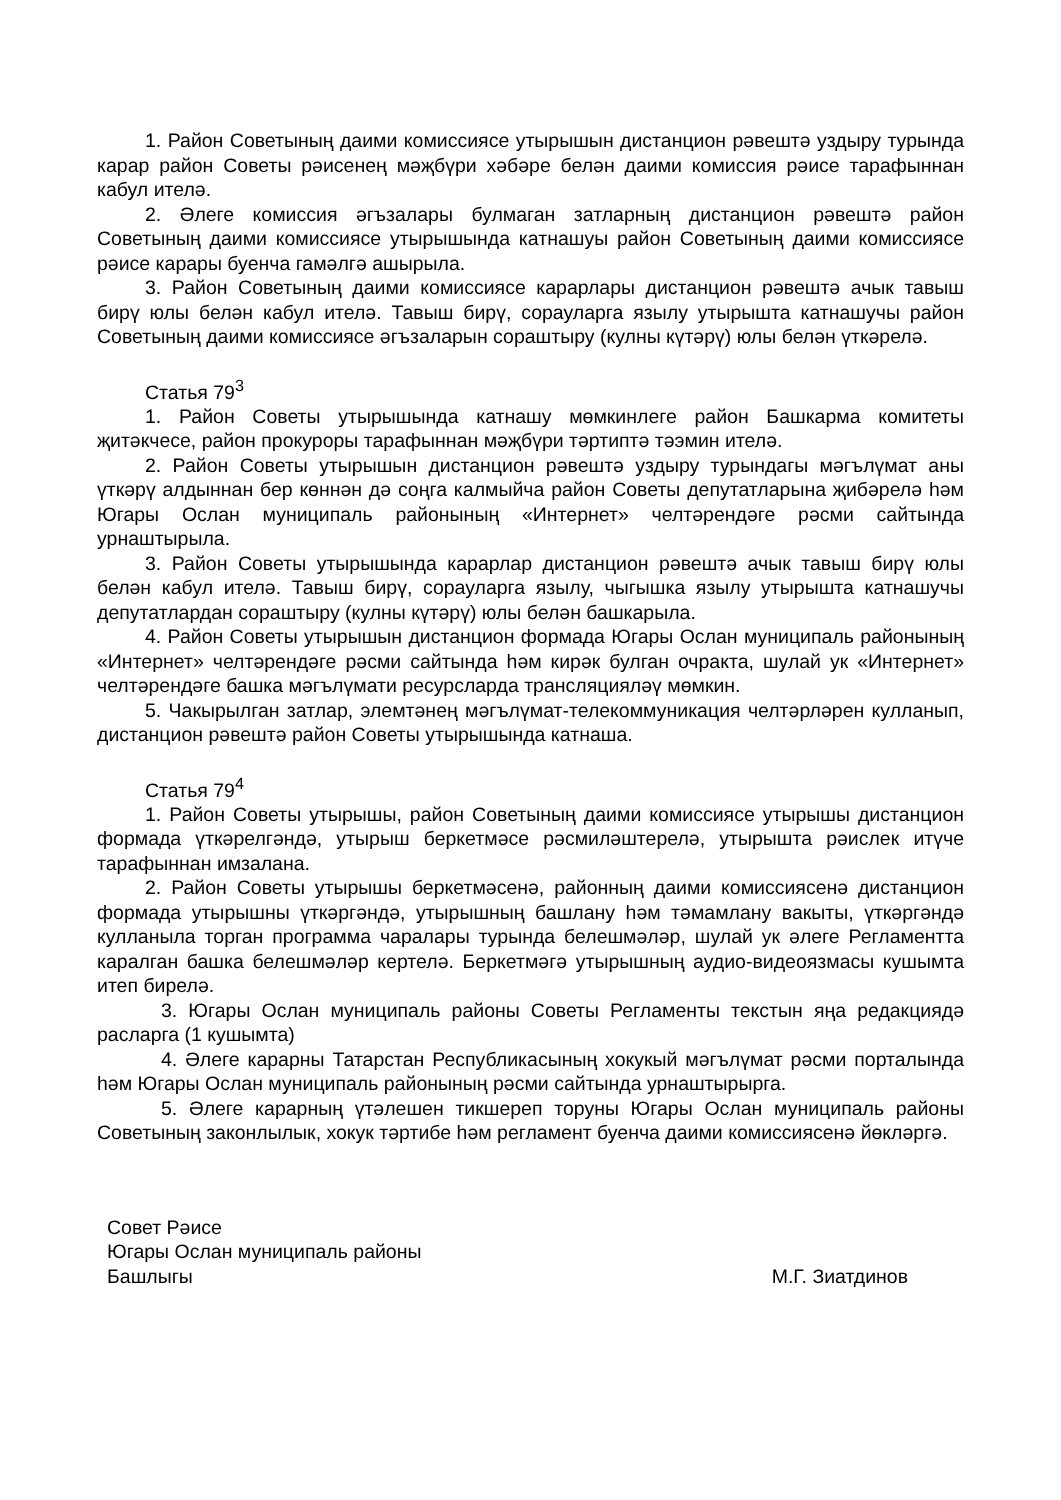1. Район Советының даими комиссиясе утырышын дистанцион рәвештә уздыру турында карар район Советы рәисенең мәҗбүри хәбәре белән даими комиссия рәисе тарафыннан кабул ителә.
2. Әлеге комиссия әгъзалары булмаган затларның дистанцион рәвештә район Советының даими комиссиясе утырышында катнашуы район Советының даими комиссиясе рәисе карары буенча гамәлгә ашырыла.
3. Район Советының даими комиссиясе карарлары дистанцион рәвештә ачык тавыш бирү юлы белән кабул ителә. Тавыш бирү, сорауларга язылу утырышта катнашучы район Советының даими комиссиясе әгъзаларын сораштыру (кулны күтәрү) юлы белән үткәрелә.
Статья 79<sup>3</sup>
1. Район Советы утырышында катнашу мөмкинлеге район Башкарма комитеты җитәкчесе, район прокуроры тарафыннан мәҗбүри тәртиптә тәэмин ителә.
2. Район Советы утырышын дистанцион рәвештә уздыру турындагы мәгълүмат аны үткәрү алдыннан бер көннән дә соңга калмыйча район Советы депутатларына җибәрелә һәм Югары Ослан муниципаль районының «Интернет» челтәрендәге рәсми сайтында урнаштырыла.
3. Район Советы утырышында карарлар дистанцион рәвештә ачык тавыш бирү юлы белән кабул ителә. Тавыш бирү, сорауларга язылу, чыгышка язылу утырышта катнашучы депутатлардан сораштыру (кулны күтәрү) юлы белән башкарыла.
4. Район Советы утырышын дистанцион формада Югары Ослан муниципаль районының «Интернет» челтәрендәге рәсми сайтында һәм кирәк булган очракта, шулай ук «Интернет» челтәрендәге башка мәгълүмати ресурсларда трансляцияләү мөмкин.
5. Чакырылган затлар, элемтәнең мәгълүмат-телекоммуникация челтәрләрен кулланып, дистанцион рәвештә район Советы утырышында катнаша.
Статья 79<sup>4</sup>
1. Район Советы утырышы, район Советының даими комиссиясе утырышы дистанцион формада үткәрелгәндә, утырыш беркетмәсе рәсмиләштерелә, утырышта рәислек итүче тарафыннан имзалана.
2. Район Советы утырышы беркетмәсенә, районның даими комиссиясенә дистанцион формада утырышны үткәргәндә, утырышның башлану һәм тәмамлану вакыты, үткәргәндә кулланыла торган программа чаралары турында белешмәләр, шулай ук әлеге Регламентта каралган башка белешмәләр кертелә. Беркетмәгә утырышның аудио-видеоязмасы кушымта итеп бирелә.
3. Югары Ослан муниципаль районы Советы Регламенты текстын яңа редакциядә расларга (1 кушымта)
4. Әлеге карарны Татарстан Республикасының хокукый мәгълүмат рәсми порталында һәм Югары Ослан муниципаль районының рәсми сайтында урнаштырырга.
5. Әлеге карарның үтәлешен тикшереп торуны Югары Ослан муниципаль районы Советының законлылык, хокук тәртибе һәм регламент буенча даими комиссиясенә йөкләргә.
Совет Рәисе
Югары Ослан муниципаль районы
Башлыгы М.Г. Зиатдинов